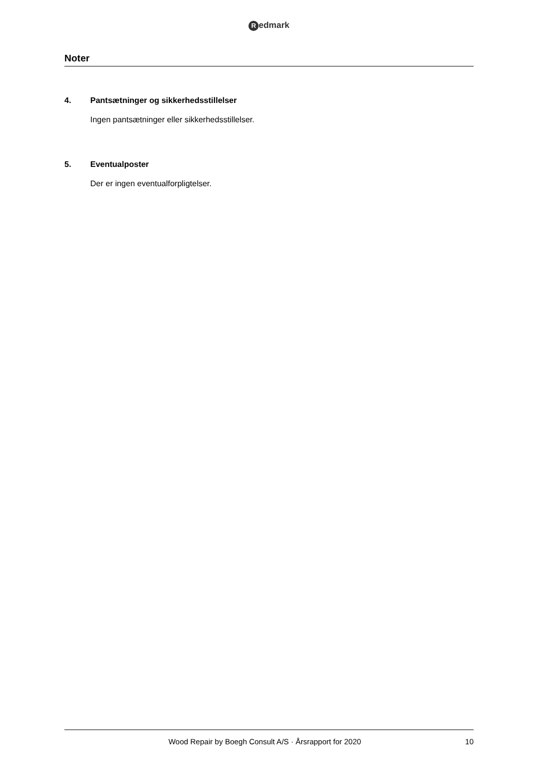Redmark
Noter
4. Pantsætninger og sikkerhedsstillelser
Ingen pantsætninger eller sikkerhedsstillelser.
5. Eventualposter
Der er ingen eventualforpligtelser.
Wood Repair by Boegh Consult A/S · Årsrapport for 2020 10